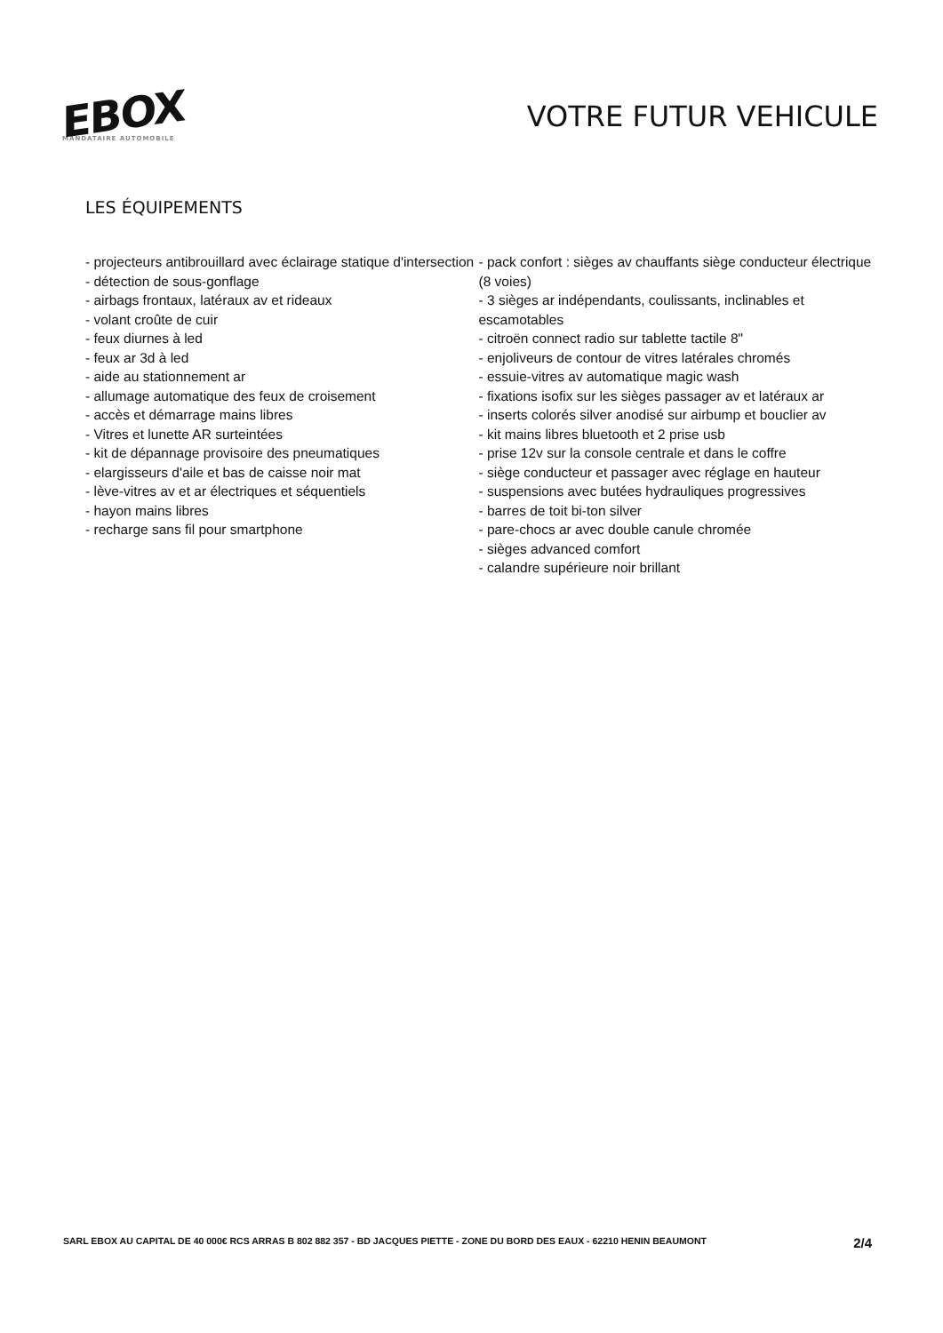EBOX
MANDATAIRE AUTOMOBILE
VOTRE FUTUR VEHICULE
LES ÉQUIPEMENTS
- projecteurs antibrouillard avec éclairage statique d'intersection
- détection de sous-gonflage
- airbags frontaux, latéraux av et rideaux
- volant croûte de cuir
- feux diurnes à led
- feux ar 3d à led
- aide au stationnement ar
- allumage automatique des feux de croisement
- accès et démarrage mains libres
- Vitres et lunette AR surteintées
- kit de dépannage provisoire des pneumatiques
- elargisseurs d'aile et bas de caisse noir mat
- lève-vitres av et ar électriques et séquentiels
- hayon mains libres
- recharge sans fil pour smartphone
- pack confort : sièges av chauffants siège conducteur électrique (8 voies)
- 3 sièges ar indépendants, coulissants, inclinables et escamotables
- citroën connect radio sur tablette tactile 8"
- enjoliveurs de contour de vitres latérales chromés
- essuie-vitres av automatique magic wash
- fixations isofix sur les sièges passager av et latéraux ar
- inserts colorés silver anodisé sur airbump et bouclier av
- kit mains libres bluetooth et 2 prise usb
- prise 12v sur la console centrale et dans le coffre
- siège conducteur et passager avec réglage en hauteur
- suspensions avec butées hydrauliques progressives
- barres de toit bi-ton silver
- pare-chocs ar avec double canule chromée
- sièges advanced comfort
- calandre supérieure noir brillant
SARL EBOX AU CAPITAL DE 40 000€ RCS ARRAS B 802 882 357 - BD JACQUES PIETTE - ZONE DU BORD DES EAUX - 62210 HENIN BEAUMONT 2/4